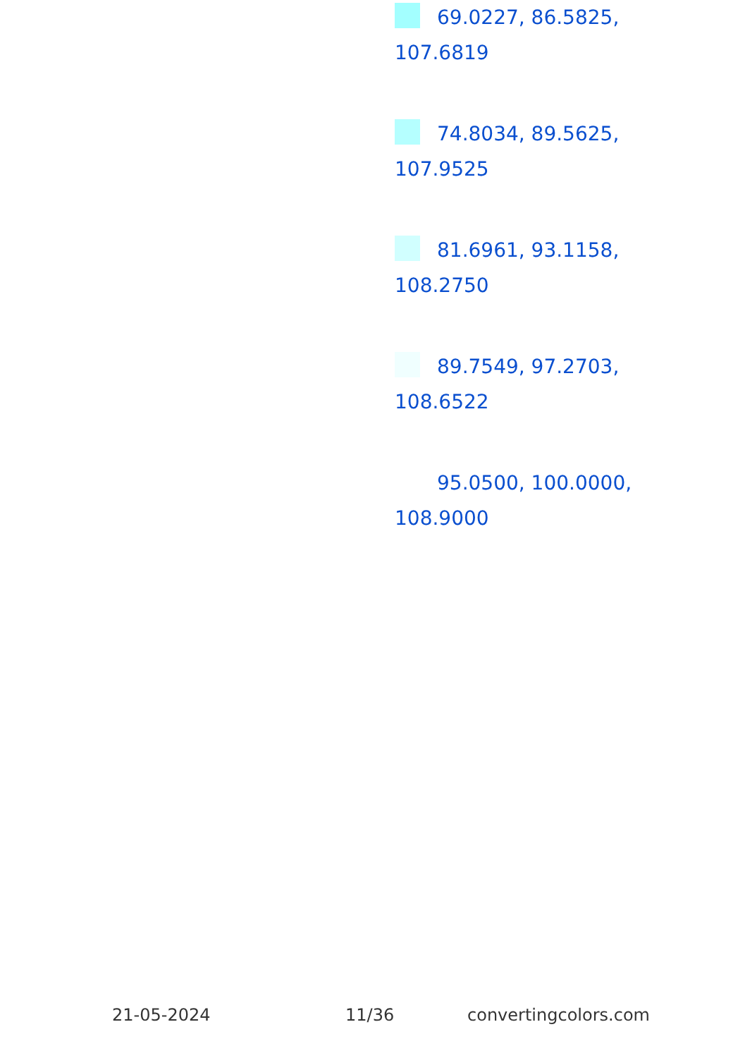69.0227, 86.5825, 107.6819
74.8034, 89.5625, 107.9525
81.6961, 93.1158, 108.2750
89.7549, 97.2703, 108.6522
95.0500, 100.0000, 108.9000
21-05-2024 11/36 convertingcolors.com